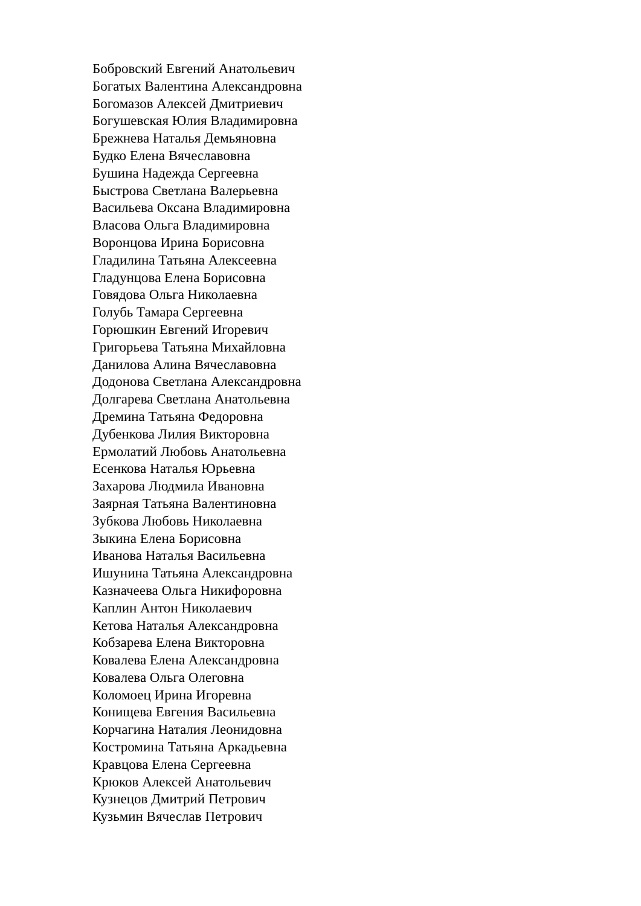Бобровский Евгений Анатольевич
Богатых Валентина Александровна
Богомазов Алексей Дмитриевич
Богушевская Юлия Владимировна
Брежнева Наталья Демьяновна
Будко Елена Вячеславовна
Бушина Надежда Сергеевна
Быстрова Светлана Валерьевна
Васильева Оксана Владимировна
Власова Ольга Владимировна
Воронцова Ирина Борисовна
Гладилина Татьяна Алексеевна
Гладунцова Елена Борисовна
Говядова Ольга Николаевна
Голубь Тамара Сергеевна
Горюшкин Евгений Игоревич
Григорьева Татьяна Михайловна
Данилова Алина Вячеславовна
Додонова Светлана Александровна
Долгарева Светлана Анатольевна
Дремина Татьяна Федоровна
Дубенкова Лилия Викторовна
Ермолатий Любовь Анатольевна
Есенкова Наталья Юрьевна
Захарова Людмила Ивановна
Заярная Татьяна Валентиновна
Зубкова Любовь Николаевна
Зыкина Елена Борисовна
Иванова Наталья Васильевна
Ишунина Татьяна Александровна
Казначеева Ольга Никифоровна
Каплин Антон Николаевич
Кетова Наталья Александровна
Кобзарева Елена Викторовна
Ковалева Елена Александровна
Ковалева Ольга Олеговна
Коломоец Ирина Игоревна
Конищева Евгения Васильевна
Корчагина Наталия Леонидовна
Костромина Татьяна Аркадьевна
Кравцова Елена Сергеевна
Крюков Алексей Анатольевич
Кузнецов Дмитрий Петрович
Кузьмин Вячеслав Петрович